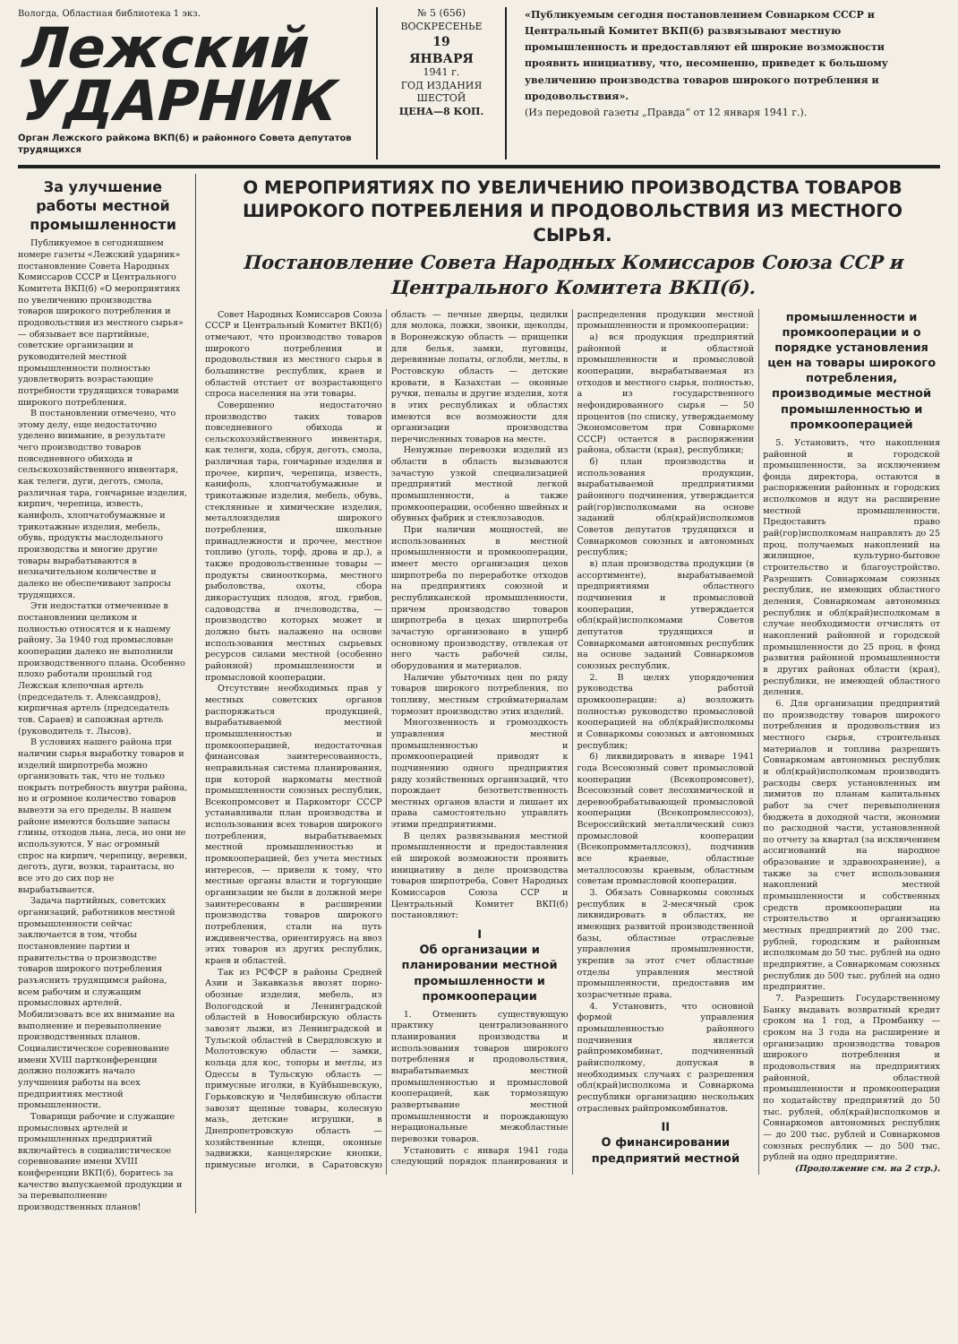Вологда, Областная библиотека 1 экз.
Лежский
УДАРНИК
Орган Лежского райкома ВКП(б) и районного Совета депутатов трудящихся
№ 5 (656)
ВОСКРЕСЕНЬЕ
19
ЯНВАРЯ
1941 г.
ГОД ИЗДАНИЯ ШЕСТОЙ
ЦЕНА—8 КОП.
«Публикуемым сегодня постановлением Совнарком СССР и Центральный Комитет ВКП(б) развязывают местную промышленность и предоставляют ей широкие возможности проявить инициативу, что, несомненно, приведет к большому увеличению производства товаров широкого потребления и продовольствия».
(Из передовой газеты „Правда“ от 12 января 1941 г.).
За улучшение работы местной промышленности
Публикуемое в сегодняшнем номере газеты «Лежский ударник» постановление Совета Народных Комиссаров СССР и Центрального Комитета ВКП(б) «О мероприятиях по увеличению производства товаров широкого потребления и продовольствия из местного сырья» — обязывает все партийные, советские организации и руководителей местной промышленности полностью удовлетворить возрастающие потребности трудящихся товарами широкого потребления.
В постановлении отмечено, что этому делу, еще недостаточно уделено внимание, в результате чего производство товаров повседневного обихода и сельскохозяйственного инвентаря, как телеги, дуги, деготь, смола, различная тара, гончарные изделия, кирпич, черепица, известь, канифоль, хлопчатобумажные и трикотажные изделия, мебель, обувь, продукты маслодельного производства и многие другие товары вырабатываются в незначительном количестве и далеко не обеспечивают запросы трудящихся.
Эти недостатки отмеченные в постановлении целиком и полностью относятся и к нашему району. За 1940 год промысловые кооперации далеко не выполнили производственного плана. Особенно плохо работали прошлый год Лежская клепочная артель (председатель т. Александров), кирпичная артель (председатель тов. Сараев) и сапожная артель (руководитель т. Лысов).
В условиях нашего района при наличии сырья выработку товаров и изделий ширпотреба можно организовать так, что не только покрыть потребность внутри района, но и огромное количество товаров вывезти за его пределы. В нашем районе имеются большие запасы глины, отходов льна, леса, но они не используются. У нас огромный спрос на кирпич, черепицу, веревки, деготь, дуги, возки, тарантасы, но все это до сих пор не вырабатывается.
Задача партийных, советских организаций, работников местной промышленности сейчас заключается в том, чтобы постановление партии и правительства о производстве товаров широкого потребления разъяснить трудящимся района, всем рабочим и служащим промысловых артелей. Мобилизовать все их внимание на выполнение и перевыполнение производственных планов. Социалистическое соревнование имени XVIII партконференции должно положить начало улучшения работы на всех предприятиях местной промышленности.
Товарищи рабочие и служащие промысловых артелей и промышленных предприятий включайтесь в социалистическое соревнование имени XVIII конференции ВКП(б), боритесь за качество выпускаемой продукции и за перевыполнение производственных планов!
О МЕРОПРИЯТИЯХ ПО УВЕЛИЧЕНИЮ ПРОИЗВОДСТВА ТОВАРОВ ШИРОКОГО ПОТРЕБЛЕНИЯ И ПРОДОВОЛЬСТВИЯ ИЗ МЕСТНОГО СЫРЬЯ.
Постановление Совета Народных Комиссаров Союза ССР и Центрального Комитета ВКП(б).
Совет Народных Комиссаров Союза СССР и Центральный Комитет ВКП(б) отмечают, что производство товаров широкого потребления и продовольствия из местного сырья в большинстве республик, краев и областей отстает от возрастающего спроса населения на эти товары.
Совершенно недостаточно производство таких товаров повседневного обихода и сельскохозяйственного инвентаря, как телеги, хода, сбруя, деготь, смола, различная тара, гончарные изделия и прочее, кирпич, черепица, известь, канифоль, хлопчатобумажные и трикотажные изделия, мебель, обувь, стеклянные и химические изделия, металлоизделия широкого потребления, школьные принадлежности и прочее, местное топливо (уголь, торф, дрова и др.), а также продовольственные товары — продукты свинооткорма, местного рыболовства, охоты, сбора дикорастущих плодов, ягод, грибов, садоводства и пчеловодства, — производство которых может и должно быть налажено на основе использования местных сырьевых ресурсов силами местной (особенно районной) промышленности и промысловой кооперации.
Отсутствие необходимых прав у местных советских органов распоряжаться продукцией, вырабатываемой местной промышленностью и промкооперацией, недостаточная финансовая заинтересованность, неправильная система планирования, при которой наркоматы местной промышленности союзных республик, Всекопромсовет и Паркомторг СССР устанавливали план производства и использования всех товаров широкого потребления, вырабатываемых местной промышленностью и промкооперацией, без учета местных интересов, — привели к тому, что местные органы власти и торгующие организации не были в должной мере заинтересованы в расширении производства товаров широкого потребления, стали на путь иждивенчества, ориентируясь на ввоз этих товаров из других республик, краев и областей.
Так из РСФСР в районы Средней Азии и Закавказья ввозят порно-обозные изделия, мебель, из Вологодской и Ленинградской областей в Новосибирскую область завозят лыжи, из Ленинградской и Тульской областей в Свердловскую и Молотовскую области — замки, кольца для кос, топоры и метлы, из Одессы в Тульскую область — примусные иголки, в Куйбышевскую, Горьковскую и Челябинскую области завозят щепные товары, колесную мазь, детские игрушки, в Днепропетровскую область — хозяйственные клещи, оконные задвижки, канцелярские кнопки, примусные иголки, в Саратовскую область — печные дверцы, цедилки для молока, ложки, звонки, щеколды, в Воронежскую область — прищепки для белья, замки, пуговицы, деревянные лопаты, оглобли, метлы, в Ростовскую область — детские кровати, в Казахстан — оконные ручки, пеналы и другие изделия, хотя в этих республиках и областях имеются все возможности для организации производства перечисленных товаров на месте.
Ненужные перевозки изделий из области в область вызываются зачастую узкой специализацией предприятий местной легкой промышленности, а также промкооперации, особенно швейных и обувных фабрик и стеклозаводов.
При наличии мощностей, не использованных в местной промышленности и промкооперации, имеет место организация цехов ширпотреба по переработке отходов на предприятиях союзной и республиканской промышленности, причем производство товаров ширпотреба в цехах ширпотреба зачастую организовано в ущерб основному производству, отвлекая от него часть рабочей силы, оборудования и материалов.
Наличие убыточных цен по ряду товаров широкого потребления, по топливу, местным стройматериалам тормозит производство этих изделий.
Многозвенность и громоздкость управления местной промышленностью и промкооперацией приводят к подчинению одного предприятия ряду хозяйственных организаций, что порождает безответственность местных органов власти и лишает их права самостоятельно управлять этими предприятиями.
В целях развязывания местной промышленности и предоставления ей широкой возможности проявить инициативу в деле производства товаров ширпотреба, Совет Народных Комиссаров Союза ССР и Центральный Комитет ВКП(б) постановляют:
I
Об организации и планировании местной промышленности и промкооперации
1. Отменить существующую практику централизованного планирования производства и использования товаров широкого потребления и продовольствия, вырабатываемых местной промышленностью и промысловой кооперацией, как тормозящую развертывание местной промышленности и порождающую нерациональные межобластные перевозки товаров.
Установить с января 1941 года следующий порядок планирования и распределения продукции местной промышленности и промкооперации:
а) вся продукция предприятий районной и областной промышленности и промысловой кооперации, вырабатываемая из отходов и местного сырья, полностью, а из государственного нефондированного сырья — 50 процентов (по списку, утверждаемому Экономсоветом при Совнаркоме СССР) остается в распоряжении района, области (края), республики;
б) план производства и использования продукции, вырабатываемой предприятиями районного подчинения, утверждается рай(гор)исполкомами на основе заданий обл(край)исполкомов Советов депутатов трудящихся и Совнаркомов союзных и автономных республик;
в) план производства продукции (в ассортименте), вырабатываемой предприятиями областного подчинения и промысловой кооперации, утверждается обл(край)исполкомами Советов депутатов трудящихся и Совнаркомами автономных республик на основе заданий Совнаркомов союзных республик.
2. В целях упорядочения руководства работой промкооперации: а) возложить полностью руководство промысловой кооперацией на обл(край)исполкомы и Совнаркомы союзных и автономных республик;
б) ликвидировать в январе 1941 года Всесоюзный совет промысловой кооперации (Всекопромсовет), Всесоюзный совет лесохимической и деревообрабатывающей промысловой кооперации (Всекопромлессоюз), Всероссийский металлический союз промысловой кооперации (Всекопромметаллсоюз), подчинив все краевые, областные металлосоюзы краевым, областным советам промысловой кооперации.
3. Обязать Совнаркомы союзных республик в 2-месячный срок ликвидировать в областях, не имеющих развитой производственной базы, областные отраслевые управления промышленности, укрепив за этот счет областные отделы управления местной промышленности, предоставив им хозрасчетные права.
4. Установить, что основной формой управления промышленностью районного подчинения является райпромкомбинат, подчиненный райисполкому, допуская в необходимых случаях с разрешения обл(край)исполкома и Совнаркома республики организацию нескольких отраслевых райпромкомбинатов.
II
О финансировании предприятий местной промышленности и промкооперации и о порядке установления цен на товары широкого потребления, производимые местной промышленностью и промкооперацией
5. Установить, что накопления районной и городской промышленности, за исключением фонда директора, остаются в распоряжении районных и городских исполкомов и идут на расширение местной промышленности. Предоставить право рай(гор)исполкомам направлять до 25 проц. получаемых накоплений на жилищное, культурно-бытовое строительство и благоустройство. Разрешить Совнаркомам союзных республик, не имеющих областного деления, Совнаркомам автономных республик и обл(край)исполкомам в случае необходимости отчислять от накоплений районной и городской промышленности до 25 проц. в фонд развития районной промышленности в других районах области (края), республики, не имеющей областного деления.
6. Для организации предприятий по производству товаров широкого потребления и продовольствия из местного сырья, строительных материалов и топлива разрешить Совнаркомам автономных республик и обл(край)исполкомам производить расходы сверх установленных им лимитов по планам капитальных работ за счет перевыполнения бюджета в доходной части, экономии по расходной части, установленной по отчету за квартал (за исключением ассигнований на народное образование и здравоохранение), а также за счет использования накоплений местной промышленности и собственных средств промкооперации на строительство и организацию местных предприятий до 200 тыс. рублей, городским и районным исполкомам до 50 тыс. рублей на одно предприятие, а Совнаркомам союзных республик до 500 тыс. рублей на одно предприятие.
7. Разрешить Государственному Банку выдавать возвратный кредит сроком на 1 год, а Промбанку — сроком на 3 года на расширение и организацию производства товаров широкого потребления и продовольствия на предприятиях районной, областной промышленности и промкооперации по ходатайству предприятий до 50 тыс. рублей, обл(край)исполкомов и Совнаркомов автономных республик — до 200 тыс. рублей и Совнаркомов союзных республик — до 500 тыс. рублей на одно предприятие.
(Продолжение см. на 2 стр.).